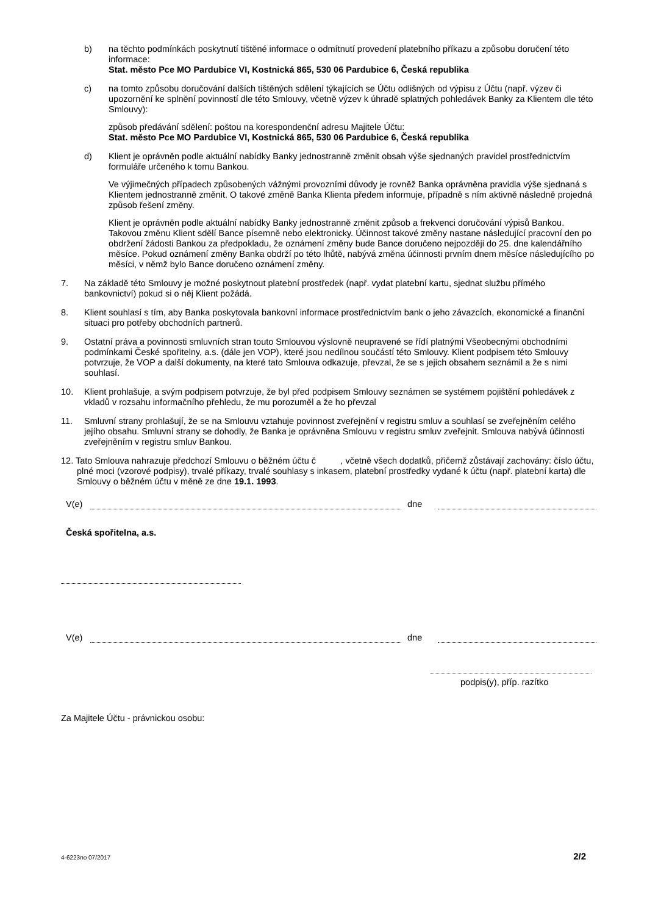b) na těchto podmínkách poskytnutí tištěné informace o odmítnutí provedení platebního příkazu a způsobu doručení této informace:
Stat. město Pce MO Pardubice VI, Kostnická 865, 530 06 Pardubice 6, Česká republika
c) na tomto způsobu doručování dalších tištěných sdělení týkajících se Účtu odlišných od výpisu z Účtu (např. výzev či upozornění ke splnění povinností dle této Smlouvy, včetně výzev k úhradě splatných pohledávek Banky za Klientem dle této Smlouvy):
způsob předávání sdělení: poštou na korespondenční adresu Majitele Účtu:
Stat. město Pce MO Pardubice VI, Kostnická 865, 530 06 Pardubice 6, Česká republika
d) Klient je oprávněn podle aktuální nabídky Banky jednostranně změnit obsah výše sjednaných pravidel prostřednictvím formuláře určeného k tomu Bankou.
Ve výjimečných případech způsobených vážnými provozními důvody je rovněž Banka oprávněna pravidla výše sjednaná s Klientem jednostranně změnit. O takové změně Banka Klienta předem informuje, případně s ním aktivně následně projedná způsob řešení změny.
Klient je oprávněn podle aktuální nabídky Banky jednostranně změnit způsob a frekvenci doručování výpisů Bankou. Takovou změnu Klient sdělí Bance písemně nebo elektronicky. Účinnost takové změny nastane následující pracovní den po obdržení žádosti Bankou za předpokladu, že oznámení změny bude Bance doručeno nejpozději do 25. dne kalendářního měsíce. Pokud oznámení změny Banka obdrží po této lhůtě, nabývá změna účinnosti prvním dnem měsíce následujícího po měsíci, v němž bylo Bance doručeno oznámení změny.
7. Na základě této Smlouvy je možné poskytnout platební prostředek (např. vydat platební kartu, sjednat službu přímého bankovnictví) pokud si o něj Klient požádá.
8. Klient souhlasí s tím, aby Banka poskytovala bankovní informace prostřednictvím bank o jeho závazcích, ekonomické a finanční situaci pro potřeby obchodních partnerů.
9. Ostatní práva a povinnosti smluvních stran touto Smlouvou výslovně neupravené se řídí platnými Všeobecnými obchodními podmínkami České spořitelny, a.s. (dále jen VOP), které jsou nedílnou součástí této Smlouvy. Klient podpisem této Smlouvy potvrzuje, že VOP a další dokumenty, na které tato Smlouva odkazuje, převzal, že se s jejich obsahem seznámil a že s nimi souhlasí.
10. Klient prohlašuje, a svým podpisem potvrzuje, že byl před podpisem Smlouvy seznámen se systémem pojištění pohledávek z vkladů v rozsahu informačního přehledu, že mu porozuměl a že ho převzal
11. Smluvní strany prohlašují, že se na Smlouvu vztahuje povinnost zveřejnění v registru smluv a souhlasí se zveřejněním celého jejího obsahu. Smluvní strany se dohodly, že Banka je oprávněna Smlouvu v registru smluv zveřejnit. Smlouva nabývá účinnosti zveřejněním v registru smluv Bankou.
12. Tato Smlouva nahrazuje předchozí Smlouvu o běžném účtu č , včetně všech dodatků, přičemž zůstávají zachovány: číslo účtu, plné moci (vzorové podpisy), trvalé příkazy, trvalé souhlasy s inkasem, platební prostředky vydané k účtu (např. platební karta) dle Smlouvy o běžném účtu v měně ze dne 19.1. 1993.
V(e) dne
Česká spořitelna, a.s.
V(e) dne
podpis(y), příp. razítko
Za Majitele Účtu - právnickou osobu:
4-6223no 07/2017 2/2